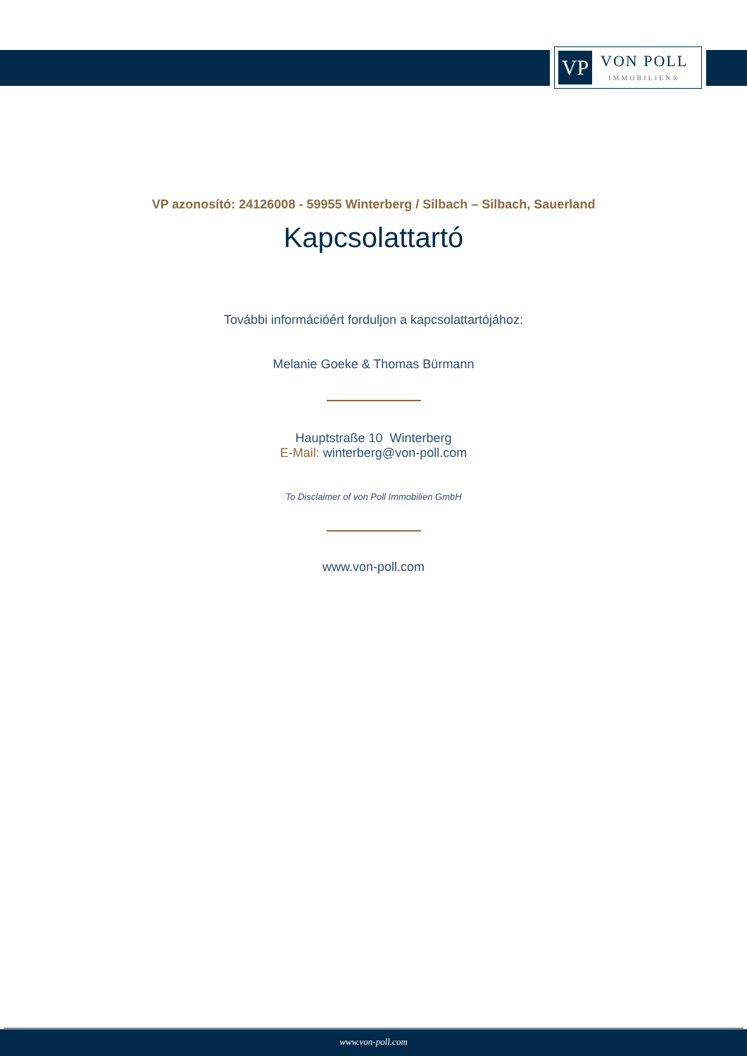VP
VON POLL
IMMOBILIEN®
VP azonosító: 24126008 - 59955 Winterberg / Silbach – Silbach, Sauerland
Kapcsolattartó
További információért forduljon a kapcsolattartójához:
Melanie Goeke & Thomas Bürmann
Hauptstraße 10 Winterberg
E-Mail: winterberg@von-poll.com
To Disclaimer of von Poll Immobilien GmbH
www.von-poll.com
www.von-poll.com